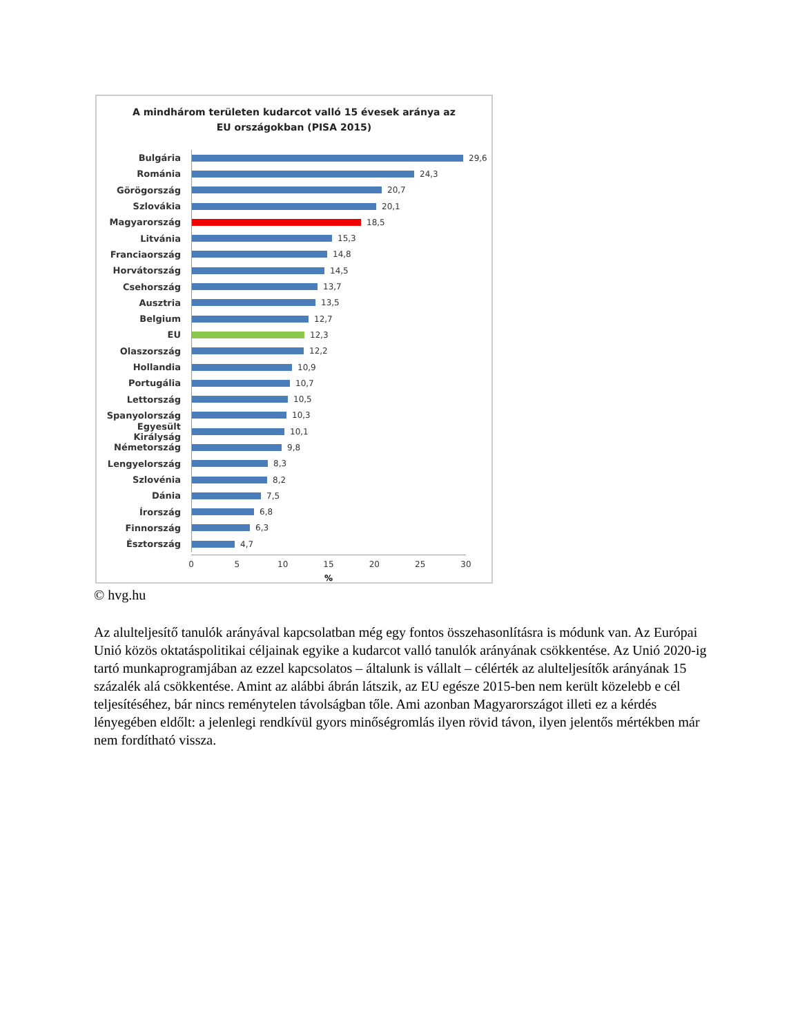A mindhárom területen kudarcot valló 15 évesek aránya az
EU országokban (PISA 2015)
Bulgária
29,6
Románia
24,3
Görögország
20,7
Szlovákia
20,1
Magyarország
18,5
Litvánia
15,3
Franciaország
14,8
Horvátország
14,5
Csehország
13,7
Ausztria
13,5
Belgium
12,7
EU
12,3
Olaszország
12,2
Hollandia
10,9
Portugália
10,7
Lettország
10,5
Spanyolország
10,3
Egyesült Királyság
10,1
Németország
9,8
Lengyelország
8,3
Szlovénia
8,2
Dánia
7,5
Írország
6,8
Finnország
6,3
Észtország
4,7
0 5 10 15 20 25 30
%
© hvg.hu
Az alulteljesítő tanulók arányával kapcsolatban még egy fontos összehasonlításra is módunk van. Az Európai Unió közös oktatáspolitikai céljainak egyike a kudarcot valló tanulók arányának csökkentése. Az Unió 2020-ig tartó munkaprogramjában az ezzel kapcsolatos – általunk is vállalt – célérték az alulteljesítők arányának 15 százalék alá csökkentése. Amint az alábbi ábrán látszik, az EU egésze 2015-ben nem került közelebb e cél teljesítéséhez, bár nincs reménytelen távolságban tőle. Ami azonban Magyarországot illeti ez a kérdés lényegében eldőlt: a jelenlegi rendkívül gyors minőségromlás ilyen rövid távon, ilyen jelentős mértékben már nem fordítható vissza.